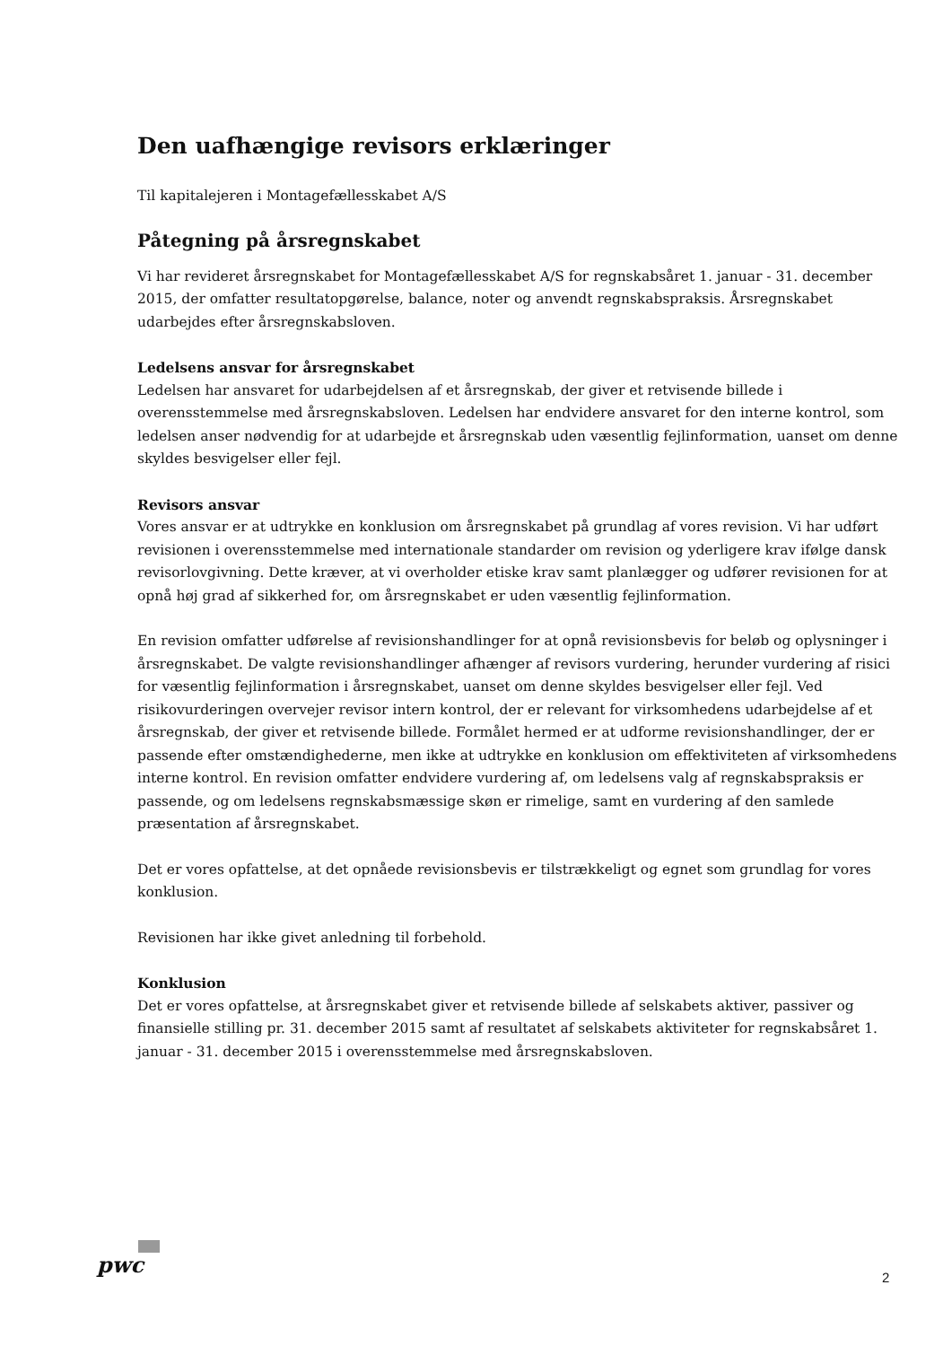Den uafhængige revisors erklæringer
Til kapitalejeren i Montagefællesskabet A/S
Påtegning på årsregnskabet
Vi har revideret årsregnskabet for Montagefællesskabet A/S for regnskabsåret 1. januar - 31. december 2015, der omfatter resultatopgørelse, balance, noter og anvendt regnskabspraksis. Årsregnskabet udarbejdes efter årsregnskabsloven.
Ledelsens ansvar for årsregnskabet
Ledelsen har ansvaret for udarbejdelsen af et årsregnskab, der giver et retvisende billede i overensstemmelse med årsregnskabsloven. Ledelsen har endvidere ansvaret for den interne kontrol, som ledelsen anser nødvendig for at udarbejde et årsregnskab uden væsentlig fejlinformation, uanset om denne skyldes besvigelser eller fejl.
Revisors ansvar
Vores ansvar er at udtrykke en konklusion om årsregnskabet på grundlag af vores revision. Vi har udført revisionen i overensstemmelse med internationale standarder om revision og yderligere krav ifølge dansk revisorlovgivning. Dette kræver, at vi overholder etiske krav samt planlægger og udfører revisionen for at opnå høj grad af sikkerhed for, om årsregnskabet er uden væsentlig fejlinformation.
En revision omfatter udførelse af revisionshandlinger for at opnå revisionsbevis for beløb og oplysninger i årsregnskabet. De valgte revisionshandlinger afhænger af revisors vurdering, herunder vurdering af risici for væsentlig fejlinformation i årsregnskabet, uanset om denne skyldes besvigelser eller fejl. Ved risikovurderingen overvejer revisor intern kontrol, der er relevant for virksomhedens udarbejdelse af et årsregnskab, der giver et retvisende billede. Formålet hermed er at udforme revisionshandlinger, der er passende efter omstændighederne, men ikke at udtrykke en konklusion om effektiviteten af virksomhedens interne kontrol. En revision omfatter endvidere vurdering af, om ledelsens valg af regnskabspraksis er passende, og om ledelsens regnskabsmæssige skøn er rimelige, samt en vurdering af den samlede præsentation af årsregnskabet.
Det er vores opfattelse, at det opnåede revisionsbevis er tilstrækkeligt og egnet som grundlag for vores konklusion.
Revisionen har ikke givet anledning til forbehold.
Konklusion
Det er vores opfattelse, at årsregnskabet giver et retvisende billede af selskabets aktiver, passiver og finansielle stilling pr. 31. december 2015 samt af resultatet af selskabets aktiviteter for regnskabsåret 1. januar - 31. december 2015 i overensstemmelse med årsregnskabsloven.
pwc
2